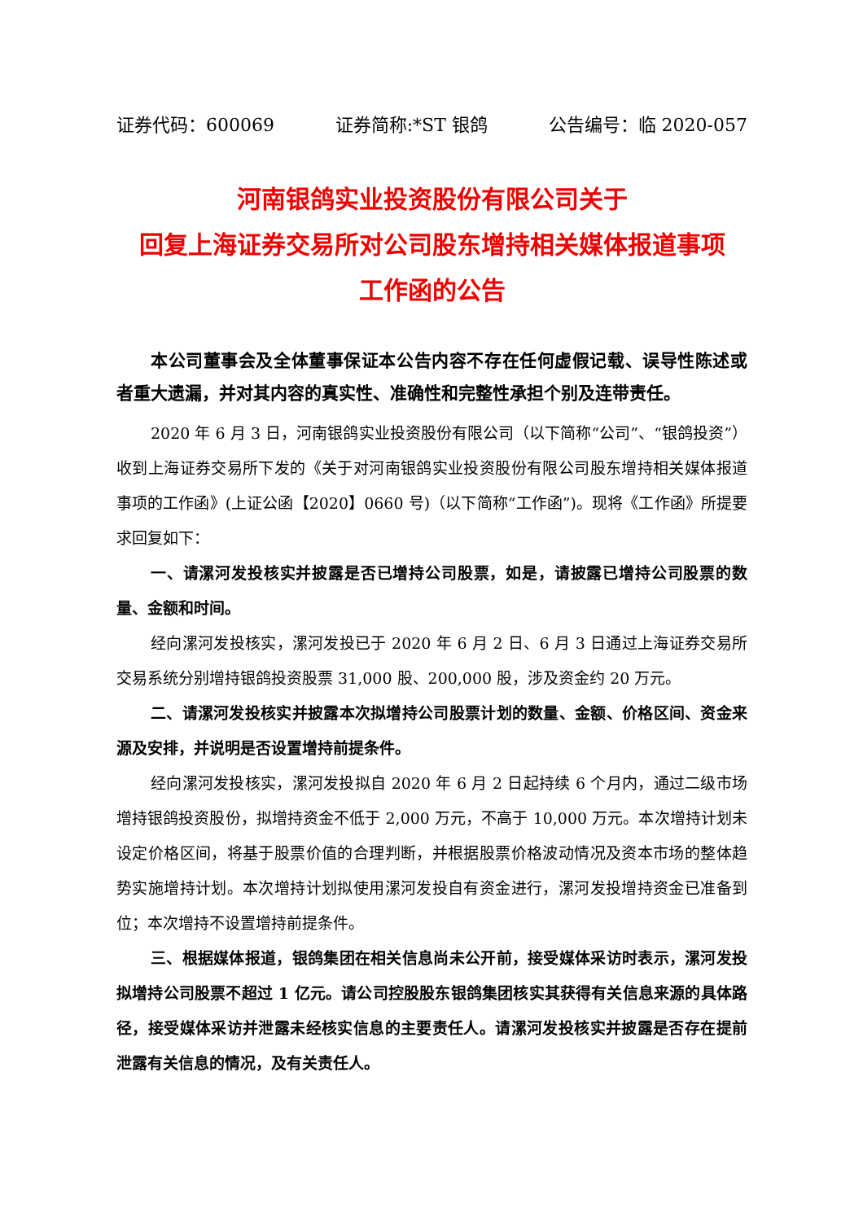证券代码：600069 证券简称:*ST 银鸽 公告编号：临 2020-057
河南银鸽实业投资股份有限公司关于
回复上海证券交易所对公司股东增持相关媒体报道事项
工作函的公告
本公司董事会及全体董事保证本公告内容不存在任何虚假记载、误导性陈述或者重大遗漏，并对其内容的真实性、准确性和完整性承担个别及连带责任。
2020 年 6 月 3 日，河南银鸽实业投资股份有限公司（以下简称“公司”、“银鸽投资”）收到上海证券交易所下发的《关于对河南银鸽实业投资股份有限公司股东增持相关媒体报道事项的工作函》(上证公函【2020】0660 号)（以下简称“工作函”)。现将《工作函》所提要求回复如下：
一、请漯河发投核实并披露是否已增持公司股票，如是，请披露已增持公司股票的数量、金额和时间。
经向漯河发投核实，漯河发投已于 2020 年 6 月 2 日、6 月 3 日通过上海证券交易所交易系统分别增持银鸽投资股票 31,000 股、200,000 股，涉及资金约 20 万元。
二、请漯河发投核实并披露本次拟增持公司股票计划的数量、金额、价格区间、资金来源及安排，并说明是否设置增持前提条件。
经向漯河发投核实，漯河发投拟自 2020 年 6 月 2 日起持续 6 个月内，通过二级市场增持银鸽投资股份，拟增持资金不低于 2,000 万元，不高于 10,000 万元。本次增持计划未设定价格区间，将基于股票价值的合理判断，并根据股票价格波动情况及资本市场的整体趋势实施增持计划。本次增持计划拟使用漯河发投自有资金进行，漯河发投增持资金已准备到位；本次增持不设置增持前提条件。
三、根据媒体报道，银鸽集团在相关信息尚未公开前，接受媒体采访时表示，漯河发投拟增持公司股票不超过 1 亿元。请公司控股股东银鸽集团核实其获得有关信息来源的具体路径，接受媒体采访并泄露未经核实信息的主要责任人。请漯河发投核实并披露是否存在提前泄露有关信息的情况，及有关责任人。